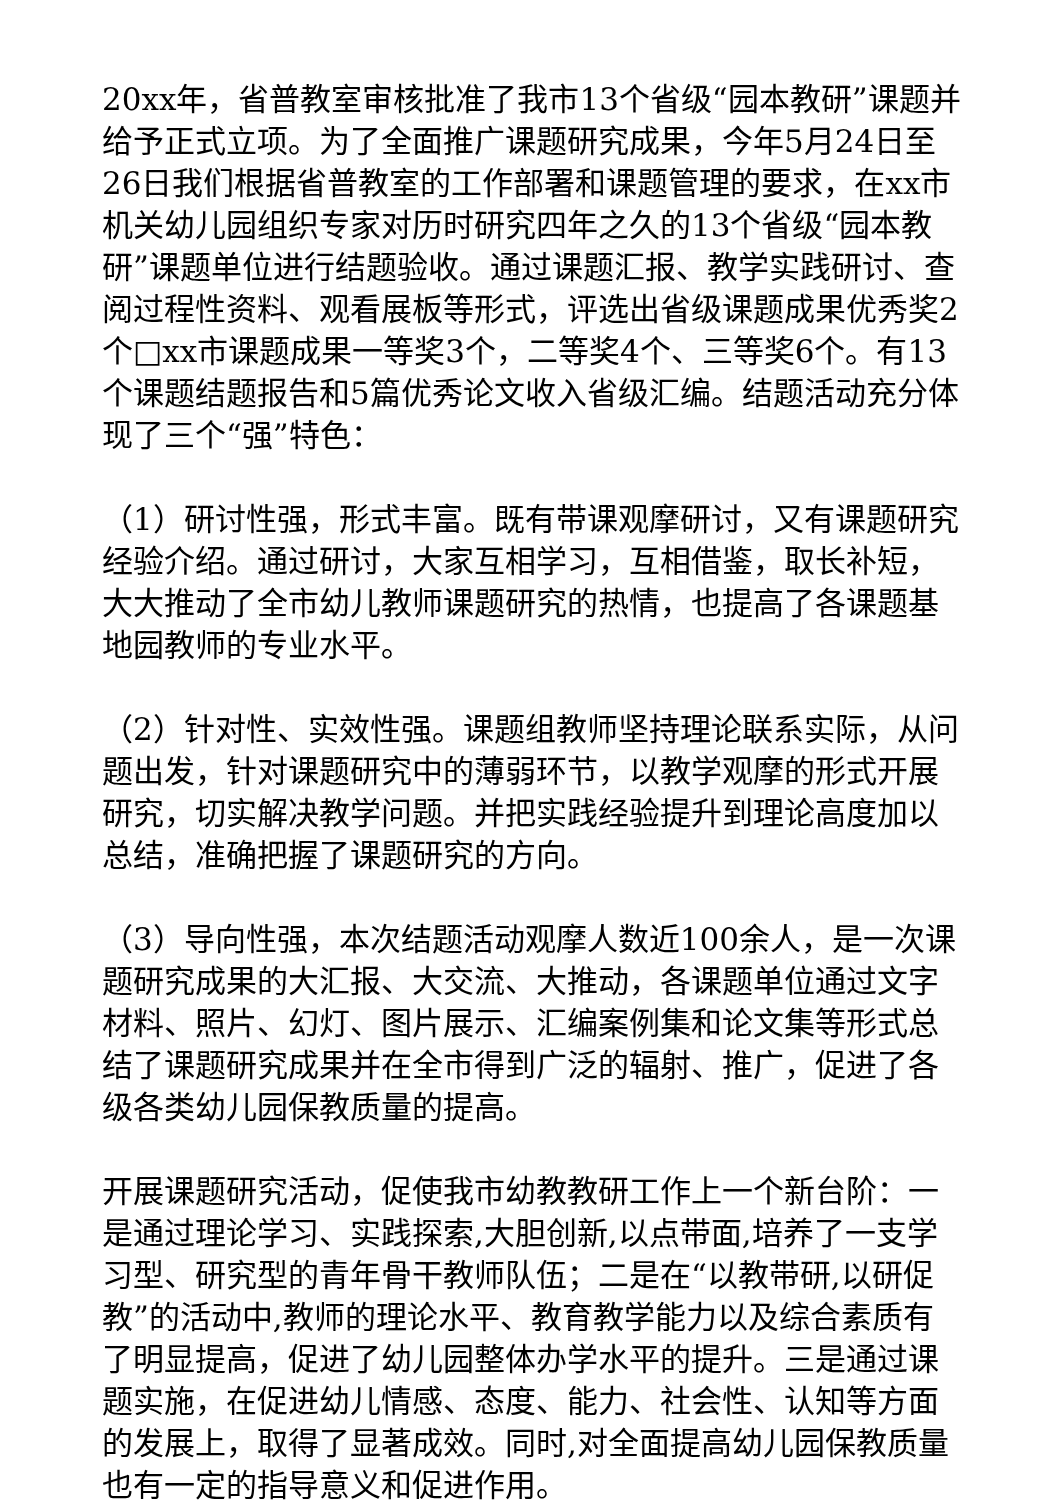20xx年，省普教室审核批准了我市13个省级“园本教研”课题并给予正式立项。为了全面推广课题研究成果，今年5月24日至26日我们根据省普教室的工作部署和课题管理的要求，在xx市机关幼儿园组织专家对历时研究四年之久的13个省级“园本教研”课题单位进行结题验收。通过课题汇报、教学实践研讨、查阅过程性资料、观看展板等形式，评选出省级课题成果优秀奖2个□xx市课题成果一等奖3个，二等奖4个、三等奖6个。有13个课题结题报告和5篇优秀论文收入省级汇编。结题活动充分体现了三个“强”特色：
（1）研讨性强，形式丰富。既有带课观摩研讨，又有课题研究经验介绍。通过研讨，大家互相学习，互相借鉴，取长补短，大大推动了全市幼儿教师课题研究的热情，也提高了各课题基地园教师的专业水平。
（2）针对性、实效性强。课题组教师坚持理论联系实际，从问题出发，针对课题研究中的薄弱环节，以教学观摩的形式开展研究，切实解决教学问题。并把实践经验提升到理论高度加以总结，准确把握了课题研究的方向。
（3）导向性强，本次结题活动观摩人数近100余人，是一次课题研究成果的大汇报、大交流、大推动，各课题单位通过文字材料、照片、幻灯、图片展示、汇编案例集和论文集等形式总结了课题研究成果并在全市得到广泛的辐射、推广，促进了各级各类幼儿园保教质量的提高。
开展课题研究活动，促使我市幼教教研工作上一个新台阶：一是通过理论学习、实践探索,大胆创新,以点带面,培养了一支学习型、研究型的青年骨干教师队伍；二是在“以教带研,以研促教”的活动中,教师的理论水平、教育教学能力以及综合素质有了明显提高，促进了幼儿园整体办学水平的提升。三是通过课题实施，在促进幼儿情感、态度、能力、社会性、认知等方面的发展上，取得了显著成效。同时,对全面提高幼儿园保教质量也有一定的指导意义和促进作用。